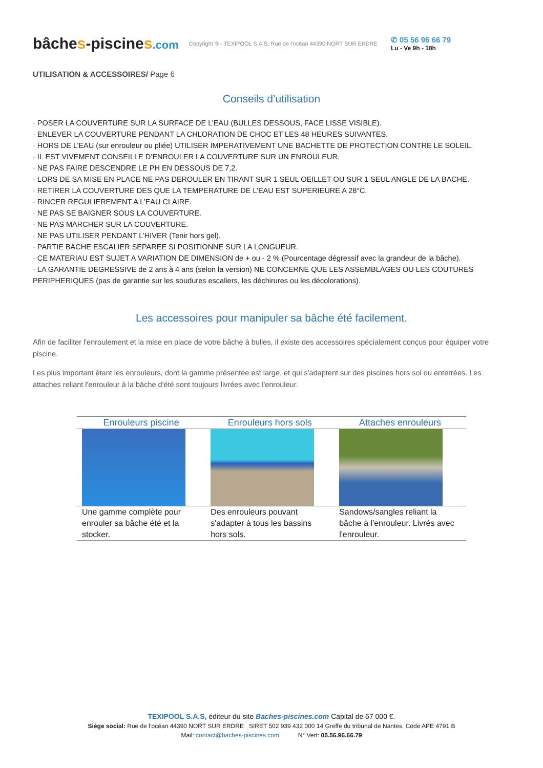bâches-piscines.com
Copyright ® - TEXIPOOL S.A.S, Rue de l'océan 44390 NORT SUR ERDRE
✆ 05 56 96 66 79
Lu - Ve 9h - 18h
UTILISATION & ACCESSOIRES/ Page 6
Conseils d’utilisation
· POSER LA COUVERTURE SUR LA SURFACE DE L’EAU (BULLES DESSOUS, FACE LISSE VISIBLE).
· ENLEVER LA COUVERTURE PENDANT LA CHLORATION DE CHOC ET LES 48 HEURES SUIVANTES.
· HORS DE L’EAU (sur enrouleur ou pliée) UTILISER IMPERATIVEMENT UNE BACHETTE DE PROTECTION CONTRE LE SOLEIL.
· IL EST VIVEMENT CONSEILLE D’ENROULER LA COUVERTURE SUR UN ENROULEUR.
· NE PAS FAIRE DESCENDRE LE PH EN DESSOUS DE 7,2.
· LORS DE SA MISE EN PLACE NE PAS DEROULER EN TIRANT SUR 1 SEUL OEILLET OU SUR 1 SEUL ANGLE DE LA BACHE.
· RETIRER LA COUVERTURE DES QUE LA TEMPERATURE DE L’EAU EST SUPERIEURE A 28°C.
· RINCER REGULIEREMENT A L’EAU CLAIRE.
· NE PAS SE BAIGNER SOUS LA COUVERTURE.
· NE PAS MARCHER SUR LA COUVERTURE.
· NE PAS UTILISER PENDANT L’HIVER (Tenir hors gel).
· PARTIE BACHE ESCALIER SEPAREE SI POSITIONNE SUR LA LONGUEUR.
· CE MATERIAU EST SUJET A VARIATION DE DIMENSION de + ou - 2 % (Pourcentage dégressif avec la grandeur de la bâche).
· LA GARANTIE DEGRESSIVE de 2 ans à 4 ans (selon la version) NE CONCERNE QUE LES ASSEMBLAGES OU LES COUTURES PERIPHERIQUES (pas de garantie sur les soudures escaliers, les déchirures ou les décolorations).
Les accessoires pour manipuler sa bâche été facilement.
Afin de faciliter l'enroulement et la mise en place de votre bâche à bulles, il existe des accessoires spécialement conçus pour équiper votre piscine.
Les plus important étant les enrouleurs, dont la gamme présentée est large, et qui s'adaptent sur des piscines hors sol ou enterrées. Les attaches reliant l'enrouleur à la bâche d'été sont toujours livrées avec l'enrouleur.
| Enrouleurs piscine | Enrouleurs hors sols | Attaches enrouleurs |
| --- | --- | --- |
| Une gamme complète pour enrouler sa bâche été et la stocker. | Des enrouleurs pouvant s'adapter à tous les bassins hors sols. | Sandows/sangles reliant la bâche à l'enrouleur. Livrés avec l'enrouleur. |
TEXIPOOL S.A.S, éditeur du site Baches-piscines.com Capital de 67 000 €.
Siège social: Rue de l’océan 44390 NORT SUR ERDRE SIRET 502 939 432 000 14 Greffe du tribunal de Nantes. Code APE 4791 B
Mail: contact@baches-piscines.com N° Vert: 05.56.96.66.79